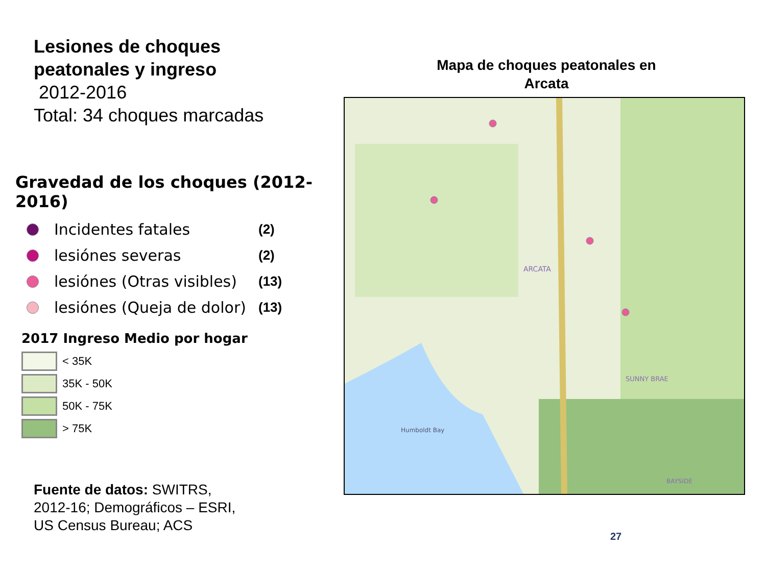Lesiones de choques
peatonales y ingreso
2012-2016
Total: 34 choques marcadas
Gravedad de los choques (2012-2016)
Incidentes fatales
(2)
lesiónes severas
(2)
lesiónes (Otras visibles)
(13)
lesiónes (Queja de dolor)
(13)
2017 Ingreso Medio por hogar
< 35K
35K - 50K
50K - 75K
> 75K
Fuente de datos: SWITRS, 2012-16; Demográficos – ESRI, US Census Bureau; ACS
Mapa de choques peatonales en Arcata
ARCATA
SUNNY BRAE
BAYSIDE
Humboldt Bay
27